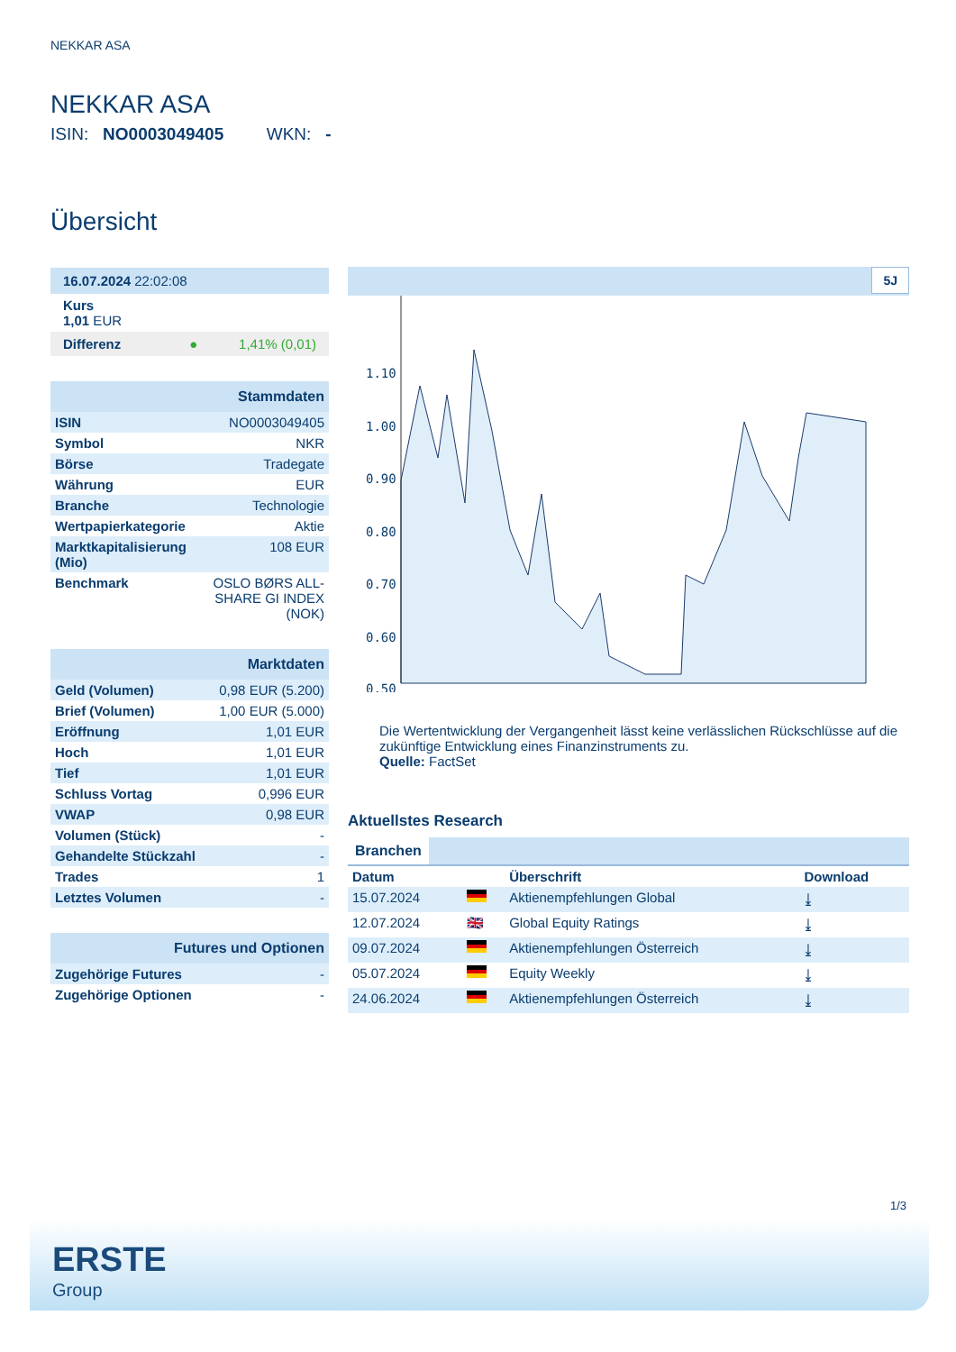NEKKAR ASA
NEKKAR ASA
ISIN: NO0003049405 WKN: -
Übersicht
16.07.2024 22:02:08
Kurs
1,01 EUR
Differenz ● 1,41% (0,01)
| Stammdaten | |
| ISIN | NO0003049405 |
| Symbol | NKR |
| Börse | Tradegate |
| Währung | EUR |
| Branche | Technologie |
| Wertpapierkategorie | Aktie |
| Marktkapitalisierung (Mio) | 108 EUR |
| Benchmark | OSLO BØRS ALL-SHARE GI INDEX (NOK) |
| Marktdaten | |
| Geld (Volumen) | 0,98 EUR (5.200) |
| Brief (Volumen) | 1,00 EUR (5.000) |
| Eröffnung | 1,01 EUR |
| Hoch | 1,01 EUR |
| Tief | 1,01 EUR |
| Schluss Vortag | 0,996 EUR |
| VWAP | 0,98 EUR |
| Volumen (Stück) | - |
| Gehandelte Stückzahl | - |
| Trades | 1 |
| Letztes Volumen | - |
| Futures und Optionen | |
| Zugehörige Futures | - |
| Zugehörige Optionen | - |
5J
1.10
1.00
0.90
0.80
0.70
0.60
0.50
Die Wertentwicklung der Vergangenheit lässt keine verlässlichen Rückschlüsse auf die zukünftige Entwicklung eines Finanzinstruments zu.
Quelle: FactSet
Aktuellstes Research
Branchen
| Datum | | Überschrift | Download |
| --- | --- | --- | --- |
| 15.07.2024 | | Aktienempfehlungen Global | ⤓ |
| 12.07.2024 | 🇬🇧 | Global Equity Ratings | ⤓ |
| 09.07.2024 | | Aktienempfehlungen Österreich | ⤓ |
| 05.07.2024 | | Equity Weekly | ⤓ |
| 24.06.2024 | | Aktienempfehlungen Österreich | ⤓ |
1/3
ERSTE
Group